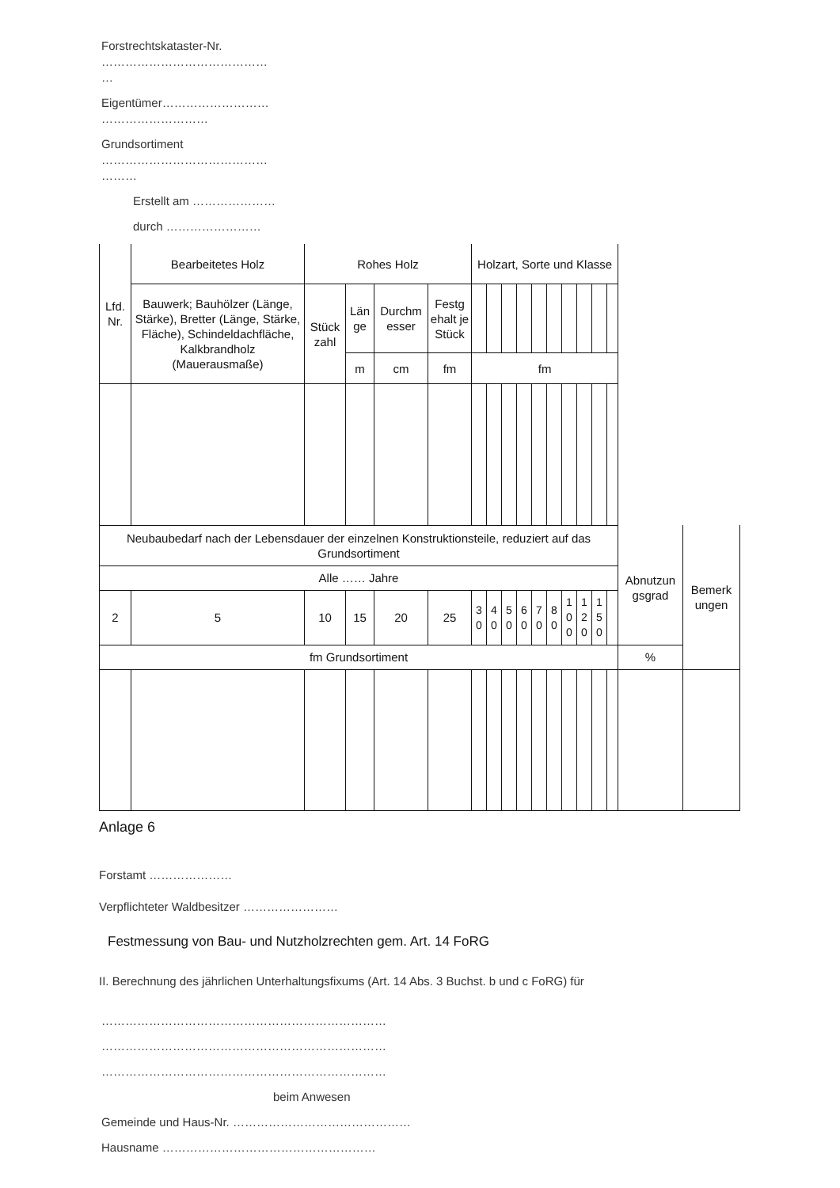Forstrechtskataster-Nr.
……………………………………
…
Eigentümer………………………
………………………
Grundsortiment
……………………………………
………
Erstellt am …………………
durch ……………………
| Lfd. Nr. | Bearbeitetes Holz | Rohes Holz | | | | Holzart, Sorte und Klasse | | | | | | | | | |
| | Bauwerk; Bauhölzer (Länge, Stärke), Bretter (Länge, Stärke, Fläche), Schindeldachfläche, Kalkbrandholz (Mauerausmaße) | Stück zahl | Län ge | Durchm esser | Festg ehalt je Stück | | | | | | | | | | |
| | | | m | cm | fm | fm | | | | | | | | | |
| Neubaubedarf nach der Lebensdauer der einzelnen Konstruktionsteile, reduziert auf das Grundsortiment | | | | | | | | | | | | | | | | Abnutzun gsgrad | Bemerk ungen |
| Alle …… Jahre | | | | | | | | | | | | | | | | | |
| 2 | 5 | 10 | 15 | 20 | 25 | 3 0 | 4 0 | 5 0 | 6 0 | 7 0 | 8 0 | 1 0 0 | 1 2 0 | 1 5 0 | | | |
| fm Grundsortiment | | | | | | | | | | | | | | | | % | |
Anlage 6
Forstamt …………………
Verpflichteter Waldbesitzer ……………………
Festmessung von Bau- und Nutzholzrechten gem. Art. 14 FoRG
II. Berechnung des jährlichen Unterhaltungsfixums (Art. 14 Abs. 3 Buchst. b und c FoRG) für
………………………………………………………………
………………………………………………………………
………………………………………………………………
beim Anwesen
Gemeinde und Haus-Nr. ………………………………………
Hausname ………………………………………………